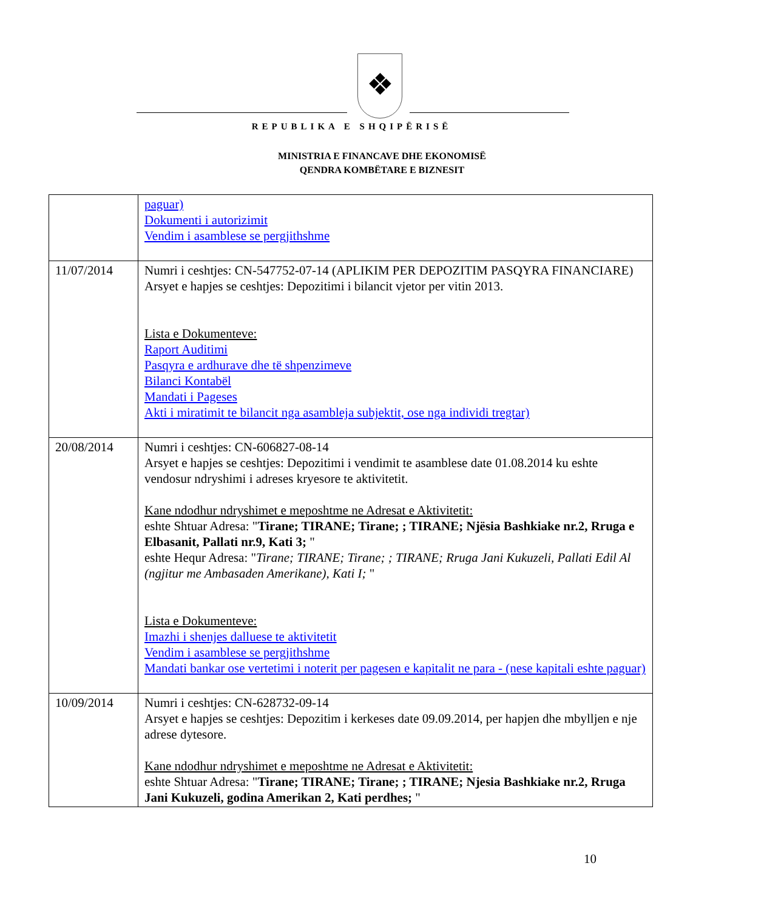❖
REPUBLIKA E SHQIPËRISË
MINISTRIA E FINANCAVE DHE EKONOMISË
QENDRA KOMBËTARE E BIZNESIT
| | paguar) Dokumenti i autorizimit Vendim i asamblese se pergjithshme |
| 11/07/2014 | Numri i ceshtjes: CN-547752-07-14 (APLIKIM PER DEPOZITIM PASQYRA FINANCIARE) Arsyet e hapjes se ceshtjes: Depozitimi i bilancit vjetor per vitin 2013. Lista e Dokumenteve: Raport Auditimi Pasqyra e ardhurave dhe të shpenzimeve Bilanci Kontabël Mandati i Pageses Akti i miratimit te bilancit nga asambleja subjektit, ose nga individi tregtar) |
| 20/08/2014 | Numri i ceshtjes: CN-606827-08-14 Arsyet e hapjes se ceshtjes: Depozitimi i vendimit te asamblese date 01.08.2014 ku eshte vendosur ndryshimi i adreses kryesore te aktivitetit. Kane ndodhur ndryshimet e meposhtme ne Adresat e Aktivitetit: eshte Shtuar Adresa: " Tirane; TIRANE; Tirane; ; TIRANE; Njësia Bashkiake nr.2, Rruga e Elbasanit, Pallati nr.9, Kati 3; " eshte Hequr Adresa: " Tirane; TIRANE; Tirane; ; TIRANE; Rruga Jani Kukuzeli, Pallati Edil Al (ngjitur me Ambasaden Amerikane), Kati I; " Lista e Dokumenteve: Imazhi i shenjes dalluese te aktivitetit Vendim i asamblese se pergjithshme Mandati bankar ose vertetimi i noterit per pagesen e kapitalit ne para - (nese kapitali eshte paguar) |
| 10/09/2014 | Numri i ceshtjes: CN-628732-09-14 Arsyet e hapjes se ceshtjes: Depozitim i kerkeses date 09.09.2014, per hapjen dhe mbylljen e nje adrese dytesore. Kane ndodhur ndryshimet e meposhtme ne Adresat e Aktivitetit: eshte Shtuar Adresa: " Tirane; TIRANE; Tirane; ; TIRANE; Njesia Bashkiake nr.2, Rruga Jani Kukuzeli, godina Amerikan 2, Kati perdhes; " |
10